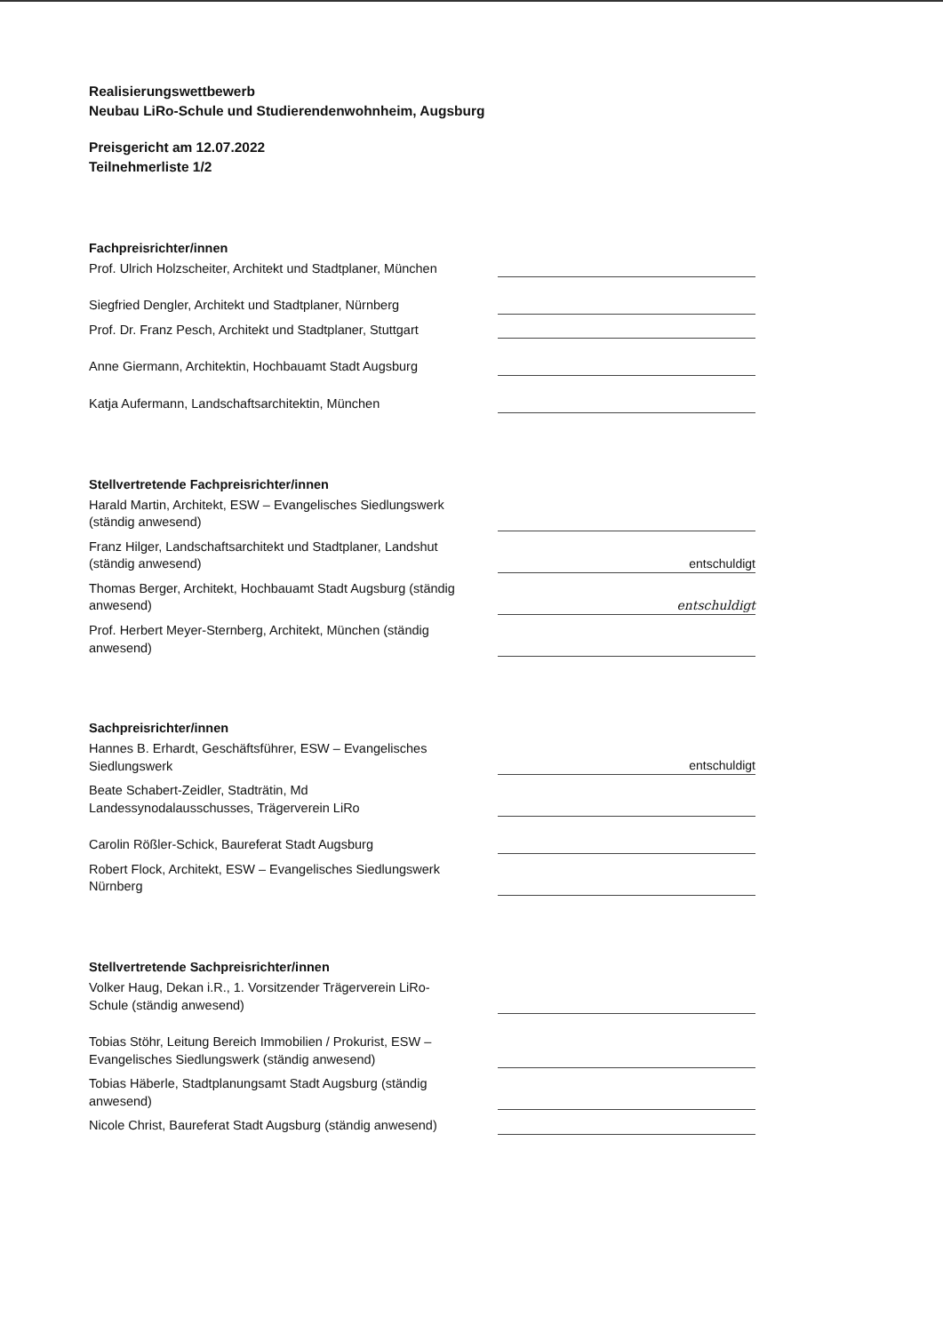Realisierungswettbewerb
Neubau LiRo-Schule und Studierendenwohnheim, Augsburg
Preisgericht am 12.07.2022
Teilnehmerliste 1/2
Fachpreisrichter/innen
Prof. Ulrich Holzscheiter, Architekt und Stadtplaner, München
Siegfried Dengler, Architekt und Stadtplaner, Nürnberg
Prof. Dr. Franz Pesch, Architekt und Stadtplaner, Stuttgart
Anne Giermann, Architektin, Hochbauamt Stadt Augsburg
Katja Aufermann, Landschaftsarchitektin, München
Stellvertretende Fachpreisrichter/innen
Harald Martin, Architekt, ESW – Evangelisches Siedlungswerk (ständig anwesend)
Franz Hilger, Landschaftsarchitekt und Stadtplaner, Landshut (ständig anwesend)
entschuldigt
Thomas Berger, Architekt, Hochbauamt Stadt Augsburg (ständig anwesend)
entschuldigt
Prof. Herbert Meyer-Sternberg, Architekt, München (ständig anwesend)
Sachpreisrichter/innen
Hannes B. Erhardt, Geschäftsführer, ESW – Evangelisches Siedlungswerk
entschuldigt
Beate Schabert-Zeidler, Stadträtin, Md Landessynodalausschusses, Trägerverein LiRo
Carolin Rößler-Schick, Baureferat Stadt Augsburg
Robert Flock, Architekt, ESW – Evangelisches Siedlungswerk Nürnberg
Stellvertretende Sachpreisrichter/innen
Volker Haug, Dekan i.R., 1. Vorsitzender Trägerverein LiRo-Schule (ständig anwesend)
Tobias Stöhr, Leitung Bereich Immobilien / Prokurist, ESW – Evangelisches Siedlungswerk (ständig anwesend)
Tobias Häberle, Stadtplanungsamt Stadt Augsburg (ständig anwesend)
Nicole Christ, Baureferat Stadt Augsburg (ständig anwesend)